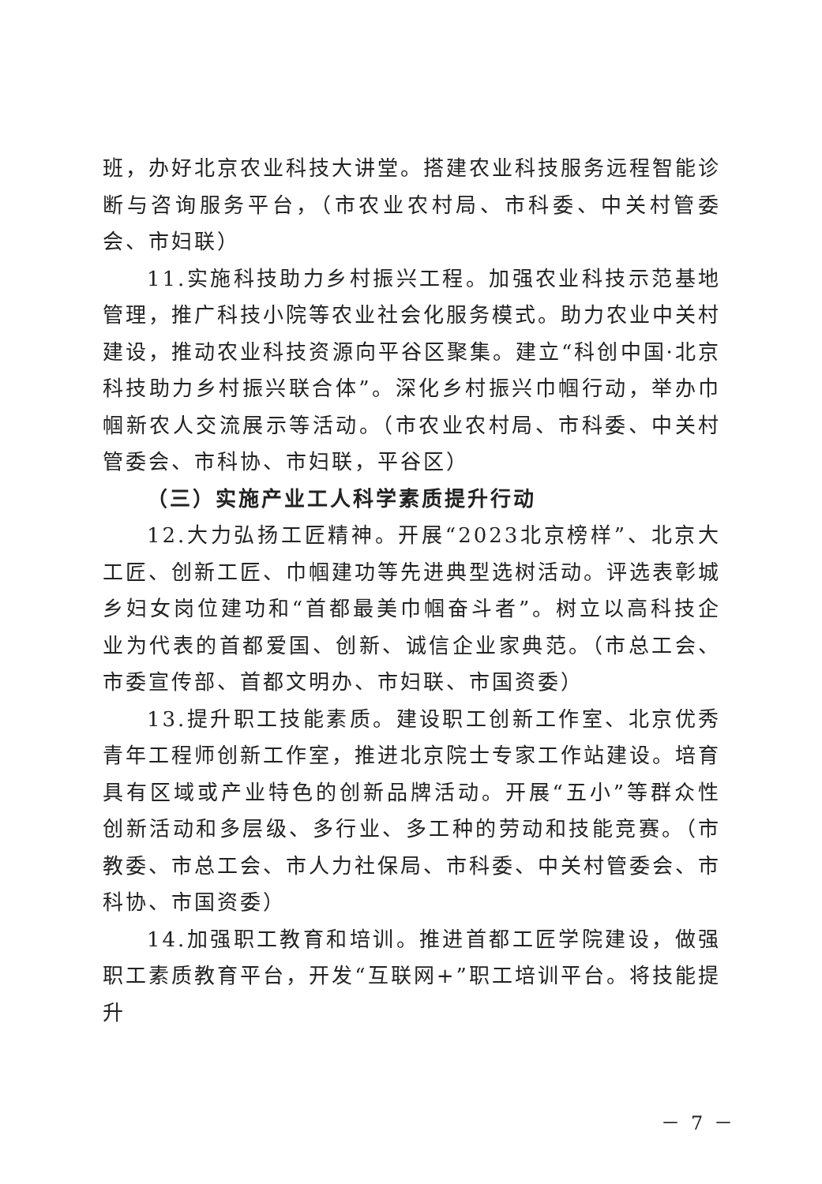班，办好北京农业科技大讲堂。搭建农业科技服务远程智能诊断与咨询服务平台，（市农业农村局、市科委、中关村管委会、市妇联）
11.实施科技助力乡村振兴工程。加强农业科技示范基地管理，推广科技小院等农业社会化服务模式。助力农业中关村建设，推动农业科技资源向平谷区聚集。建立“科创中国·北京科技助力乡村振兴联合体”。深化乡村振兴巾帼行动，举办巾帼新农人交流展示等活动。（市农业农村局、市科委、中关村管委会、市科协、市妇联，平谷区）
（三）实施产业工人科学素质提升行动
12.大力弘扬工匠精神。开展“2023北京榜样”、北京大工匠、创新工匠、巾帼建功等先进典型选树活动。评选表彰城乡妇女岗位建功和“首都最美巾帼奋斗者”。树立以高科技企业为代表的首都爱国、创新、诚信企业家典范。（市总工会、市委宣传部、首都文明办、市妇联、市国资委）
13.提升职工技能素质。建设职工创新工作室、北京优秀青年工程师创新工作室，推进北京院士专家工作站建设。培育具有区域或产业特色的创新品牌活动。开展“五小”等群众性创新活动和多层级、多行业、多工种的劳动和技能竞赛。（市教委、市总工会、市人力社保局、市科委、中关村管委会、市科协、市国资委）
14.加强职工教育和培训。推进首都工匠学院建设，做强职工素质教育平台，开发“互联网+”职工培训平台。将技能提升
－ 7 －